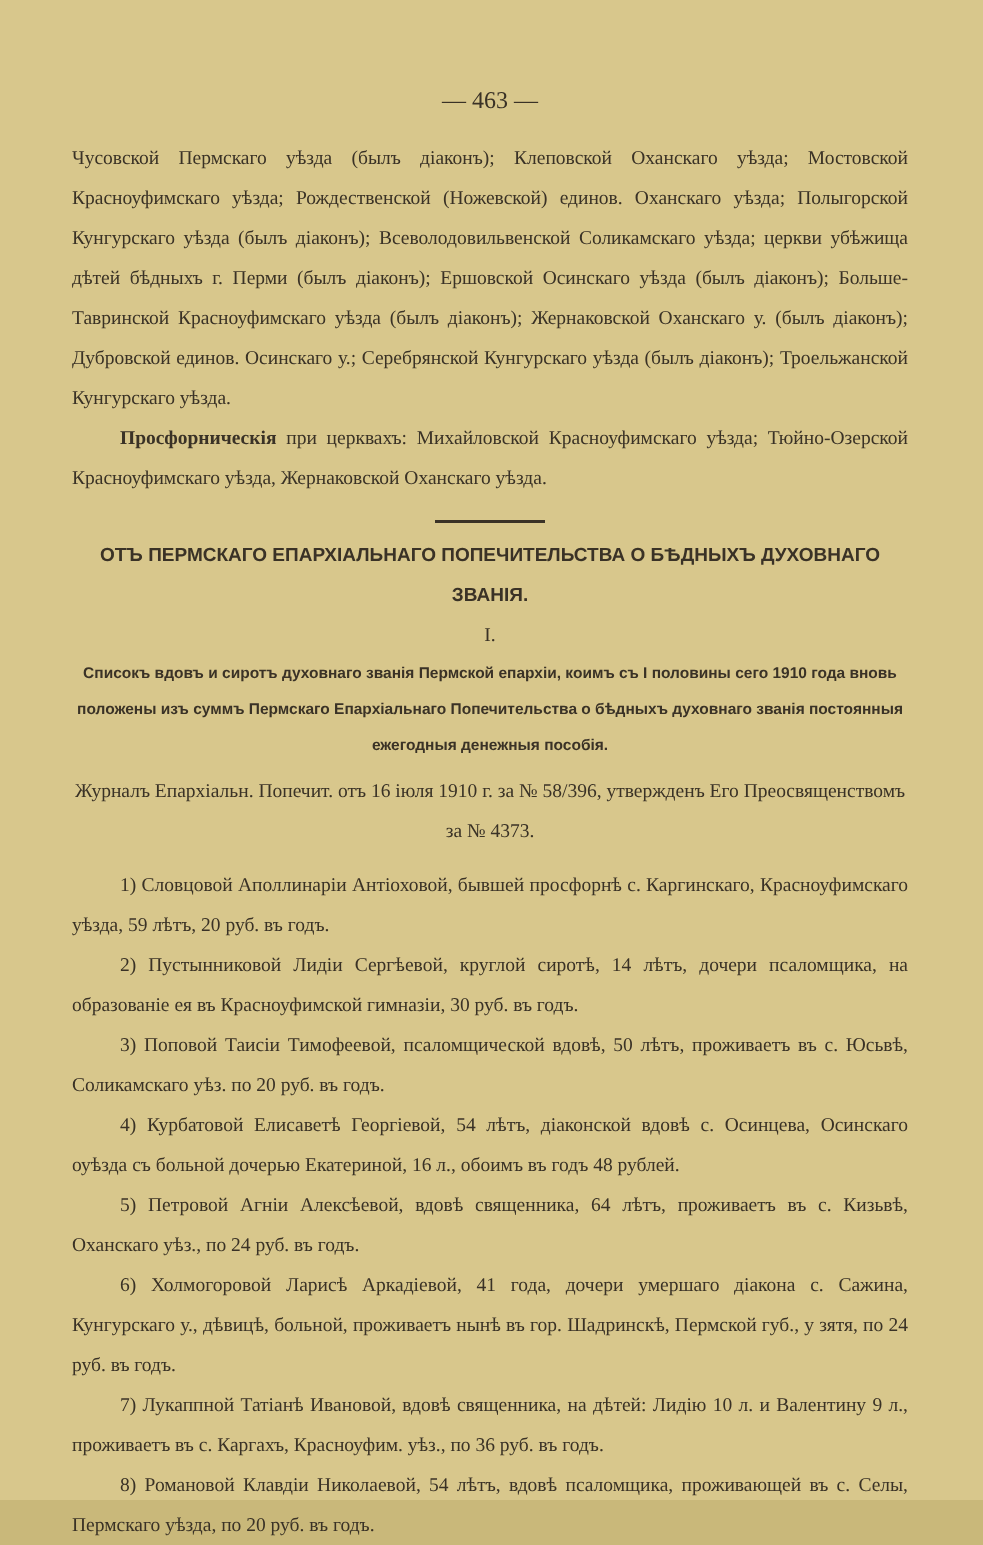— 463 —
Чусовской Пермскаго уѣзда (былъ діаконъ); Клеповской Оханскаго уѣзда; Мостовской Красноуфимскаго уѣзда; Рождественской (Ножевской) единов. Оханскаго уѣзда; Полыгорской Кунгурскаго уѣзда (былъ діаконъ); Всеволодовильвенской Соликамскаго уѣзда; церкви убѣжища дѣтей бѣдныхъ г. Перми (былъ діаконъ); Ершовской Осинскаго уѣзда (былъ діаконъ); Больше-Тавринской Красноуфимскаго уѣзда (былъ діаконъ); Жернаковской Оханскаго у. (былъ діаконъ); Дубровской единов. Осинскаго у.; Серебрянской Кунгурскаго уѣзда (былъ діаконъ); Троельжанской Кунгурскаго уѣзда.
Просфорническія при церквахъ: Михайловской Красноуфимскаго уѣзда; Тюйно-Озерской Красноуфимскаго уѣзда, Жернаковской Оханскаго уѣзда.
ОТЪ ПЕРМСКАГО ЕПАРХІАЛЬНАГО ПОПЕЧИТЕЛЬСТВА О БѢДНЫХЪ ДУХОВНАГО ЗВАНІЯ.
I.
Списокъ вдовъ и сиротъ духовнаго званія Пермской епархіи, коимъ съ I половины сего 1910 года вновь положены изъ суммъ Пермскаго Епархіальнаго Попечительства о бѣдныхъ духовнаго званія постоянныя ежегодныя денежныя пособія.
Журналъ Епархіальн. Попечит. отъ 16 іюля 1910 г. за № 58/396, утвержденъ Его Преосвященствомъ за № 4373.
1) Словцовой Аполлинаріи Антіоховой, бывшей просфорнѣ с. Каргинскаго, Красноуфимскаго уѣзда, 59 лѣтъ, 20 руб. въ годъ.
2) Пустынниковой Лидіи Сергѣевой, круглой сиротѣ, 14 лѣтъ, дочери псаломщика, на образованіе ея въ Красноуфимской гимназіи, 30 руб. въ годъ.
3) Поповой Таисіи Тимофеевой, псаломщической вдовѣ, 50 лѣтъ, проживаетъ въ с. Юсьвѣ, Соликамскаго уѣз. по 20 руб. въ годъ.
4) Курбатовой Елисаветѣ Георгіевой, 54 лѣтъ, діаконской вдовѣ с. Осинцева, Осинскаго оуѣзда съ больной дочерью Екатериной, 16 л., обоимъ въ годъ 48 рублей.
5) Петровой Агніи Алексѣевой, вдовѣ священника, 64 лѣтъ, проживаетъ въ с. Кизьвѣ, Оханскаго уѣз., по 24 руб. въ годъ.
6) Холмогоровой Ларисѣ Аркадіевой, 41 года, дочери умершаго діакона с. Сажина, Кунгурскаго у., дѣвицѣ, больной, проживаетъ нынѣ въ гор. Шадринскѣ, Пермской губ., у зятя, по 24 руб. въ годъ.
7) Лукаппной Татіанѣ Ивановой, вдовѣ священника, на дѣтей: Лидію 10 л. и Валентину 9 л., проживаетъ въ с. Каргахъ, Красноуфим. уѣз., по 36 руб. въ годъ.
8) Романовой Клавдіи Николаевой, 54 лѣтъ, вдовѣ псаломщика, проживающей въ с. Селы, Пермскаго уѣзда, по 20 руб. въ годъ.